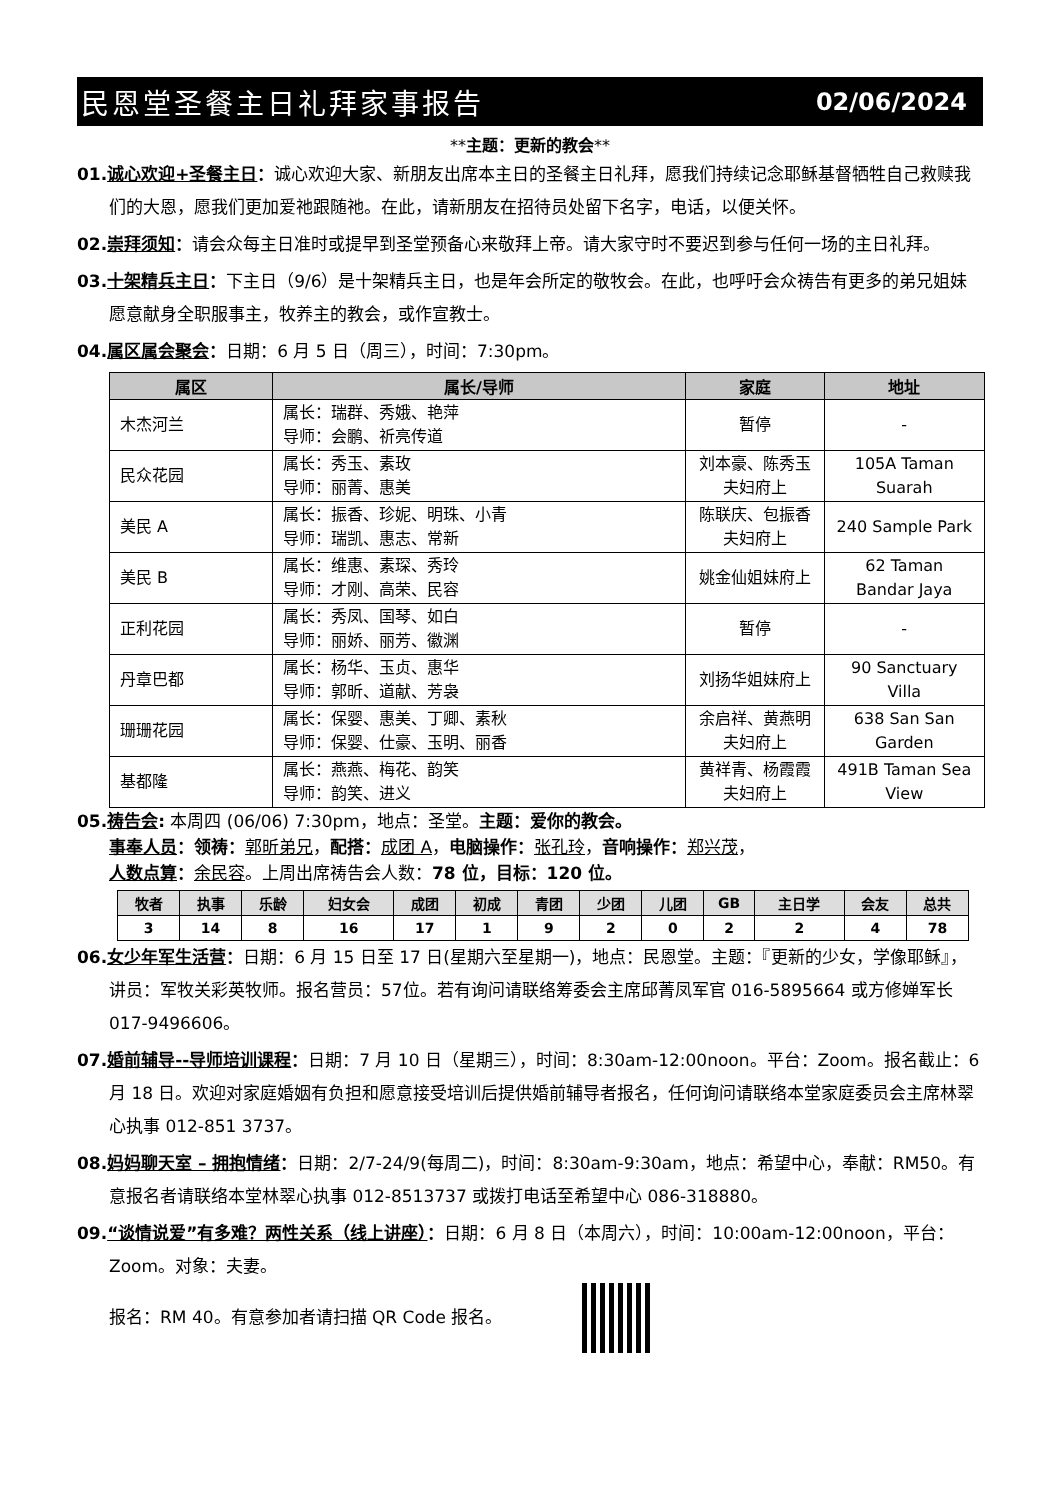民恩堂圣餐主日礼拜家事报告 02/06/2024
**主题：更新的教会**
01.诚心欢迎+圣餐主日：诚心欢迎大家、新朋友出席本主日的圣餐主日礼拜，愿我们持续记念耶稣基督牺牲自己救赎我们的大恩，愿我们更加爱祂跟随祂。在此，请新朋友在招待员处留下名字，电话，以便关怀。
02.崇拜须知：请会众每主日准时或提早到圣堂预备心来敬拜上帝。请大家守时不要迟到参与任何一场的主日礼拜。
03.十架精兵主日：下主日（9/6）是十架精兵主日，也是年会所定的敬牧会。在此，也呼吁会众祷告有更多的弟兄姐妹愿意献身全职服事主，牧养主的教会，或作宣教士。
04.属区属会聚会：日期：6 月 5 日（周三），时间：7:30pm。
| 属区 | 属长/导师 | 家庭 | 地址 |
| --- | --- | --- | --- |
| 木杰河兰 | 属长：瑞群、秀娥、艳萍 导师：会鹏、祈亮传道 | 暂停 | - |
| 民众花园 | 属长：秀玉、素玫 导师：丽菁、惠美 | 刘本豪、陈秀玉夫妇府上 | 105A Taman Suarah |
| 美民 A | 属长：振香、珍妮、明珠、小青 导师：瑞凯、惠志、常新 | 陈联庆、包振香夫妇府上 | 240 Sample Park |
| 美民 B | 属长：维惠、素琛、秀玲 导师：才刚、高荣、民容 | 姚金仙姐妹府上 | 62 Taman Bandar Jaya |
| 正利花园 | 属长：秀凤、国琴、如白 导师：丽娇、丽芳、徽渊 | 暂停 | - |
| 丹章巴都 | 属长：杨华、玉贞、惠华 导师：郭昕、道献、芳袅 | 刘扬华姐妹府上 | 90 Sanctuary Villa |
| 珊珊花园 | 属长：保婴、惠美、丁卿、素秋 导师：保婴、仕豪、玉明、丽香 | 余启祥、黄燕明夫妇府上 | 638 San San Garden |
| 基都隆 | 属长：燕燕、梅花、韵笑 导师：韵笑、进义 | 黄祥青、杨霞霞夫妇府上 | 491B Taman Sea View |
05.祷告会: 本周四 (06/06) 7:30pm，地点：圣堂。主题：爱你的教会。
事奉人员：领祷：郭昕弟兄，配搭：成团 A，电脑操作：张孔玲，音响操作：郑兴茂，
人数点算：余民容。上周出席祷告会人数：78 位，目标：120 位。
| 牧者 | 执事 | 乐龄 | 妇女会 | 成团 | 初成 | 青团 | 少团 | 儿团 | GB | 主日学 | 会友 | 总共 |
| --- | --- | --- | --- | --- | --- | --- | --- | --- | --- | --- | --- | --- |
| 3 | 14 | 8 | 16 | 17 | 1 | 9 | 2 | 0 | 2 | 2 | 4 | 78 |
06.女少年军生活营：日期：6 月 15 日至 17 日(星期六至星期一)，地点：民恩堂。主题：『更新的少女，学像耶稣』，讲员：军牧关彩英牧师。报名营员：57位。若有询问请联络筹委会主席邱菁凤军官 016-5895664 或方修婵军长 017-9496606。
07.婚前辅导--导师培训课程：日期：7 月 10 日（星期三），时间：8:30am-12:00noon。平台：Zoom。报名截止：6 月 18 日。欢迎对家庭婚姻有负担和愿意接受培训后提供婚前辅导者报名，任何询问请联络本堂家庭委员会主席林翠心执事 012-851 3737。
08.妈妈聊天室 – 拥抱情绪：日期：2/7-24/9(每周二)，时间：8:30am-9:30am，地点：希望中心，奉献：RM50。有意报名者请联络本堂林翠心执事 012-8513737 或拨打电话至希望中心 086-318880。
09.“谈情说爱”有多难？两性关系（线上讲座）：日期：6 月 8 日（本周六），时间：10:00am-12:00noon，平台：Zoom。对象：夫妻。
报名：RM 40。有意参加者请扫描 QR Code 报名。